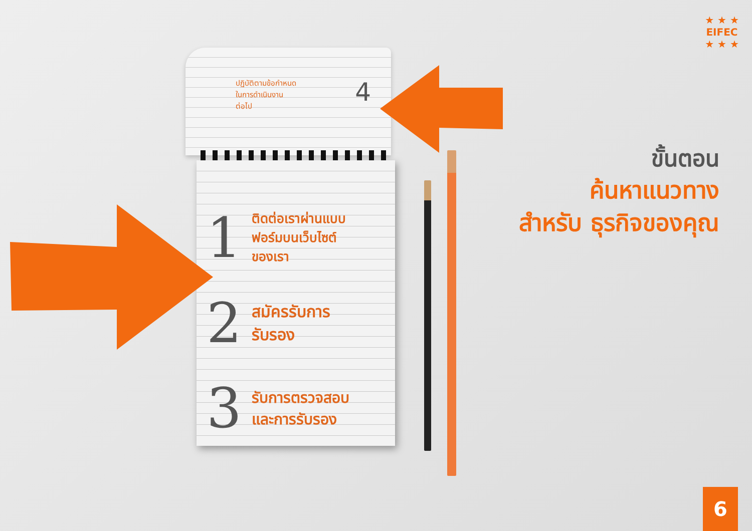★ ★ ★
EIFEC
★ ★ ★
4 ปฏิบัติตามข้อกำหนด
ในการดำเนินงาน
ต่อไป
1
ติดต่อเราผ่านแบบ
ฟอร์มบนเว็บไซต์
ของเรา
2
สมัครรับการ
รับรอง
3
รับการตรวจสอบ
และการรับรอง
ขั้นตอน
ค้นหาแนวทาง
สำหรับ ธุรกิจของคุณ
6